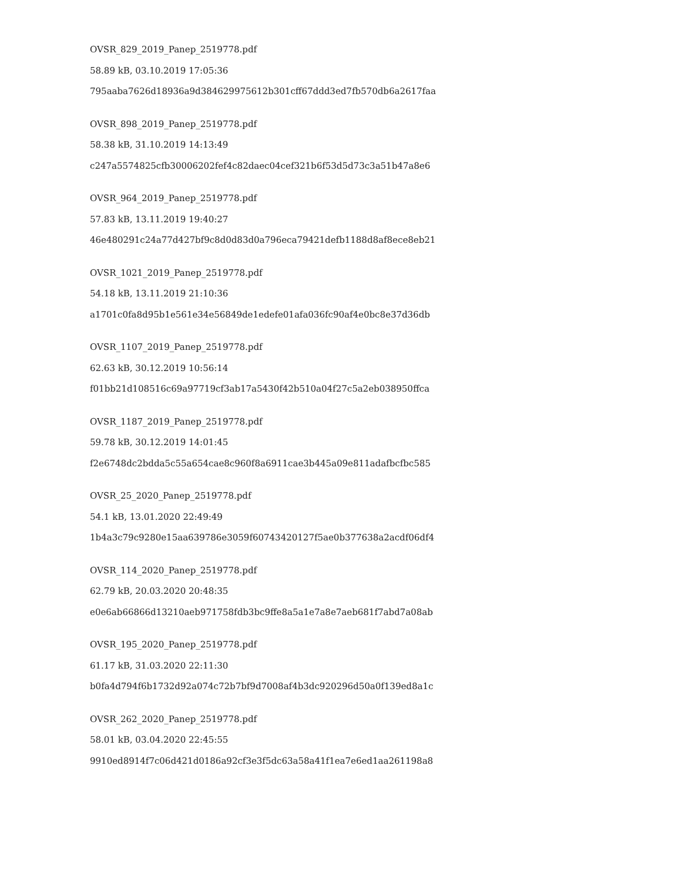OVSR_829_2019_Panep_2519778.pdf
58.89 kB, 03.10.2019 17:05:36
795aaba7626d18936a9d384629975612b301cff67ddd3ed7fb570db6a2617faa
OVSR_898_2019_Panep_2519778.pdf
58.38 kB, 31.10.2019 14:13:49
c247a5574825cfb30006202fef4c82daec04cef321b6f53d5d73c3a51b47a8e6
OVSR_964_2019_Panep_2519778.pdf
57.83 kB, 13.11.2019 19:40:27
46e480291c24a77d427bf9c8d0d83d0a796eca79421defb1188d8af8ece8eb21
OVSR_1021_2019_Panep_2519778.pdf
54.18 kB, 13.11.2019 21:10:36
a1701c0fa8d95b1e561e34e56849de1edefe01afa036fc90af4e0bc8e37d36db
OVSR_1107_2019_Panep_2519778.pdf
62.63 kB, 30.12.2019 10:56:14
f01bb21d108516c69a97719cf3ab17a5430f42b510a04f27c5a2eb038950ffca
OVSR_1187_2019_Panep_2519778.pdf
59.78 kB, 30.12.2019 14:01:45
f2e6748dc2bdda5c55a654cae8c960f8a6911cae3b445a09e811adafbcfbc585
OVSR_25_2020_Panep_2519778.pdf
54.1 kB, 13.01.2020 22:49:49
1b4a3c79c9280e15aa639786e3059f60743420127f5ae0b377638a2acdf06df4
OVSR_114_2020_Panep_2519778.pdf
62.79 kB, 20.03.2020 20:48:35
e0e6ab66866d13210aeb971758fdb3bc9ffe8a5a1e7a8e7aeb681f7abd7a08ab
OVSR_195_2020_Panep_2519778.pdf
61.17 kB, 31.03.2020 22:11:30
b0fa4d794f6b1732d92a074c72b7bf9d7008af4b3dc920296d50a0f139ed8a1c
OVSR_262_2020_Panep_2519778.pdf
58.01 kB, 03.04.2020 22:45:55
9910ed8914f7c06d421d0186a92cf3e3f5dc63a58a41f1ea7e6ed1aa261198a8